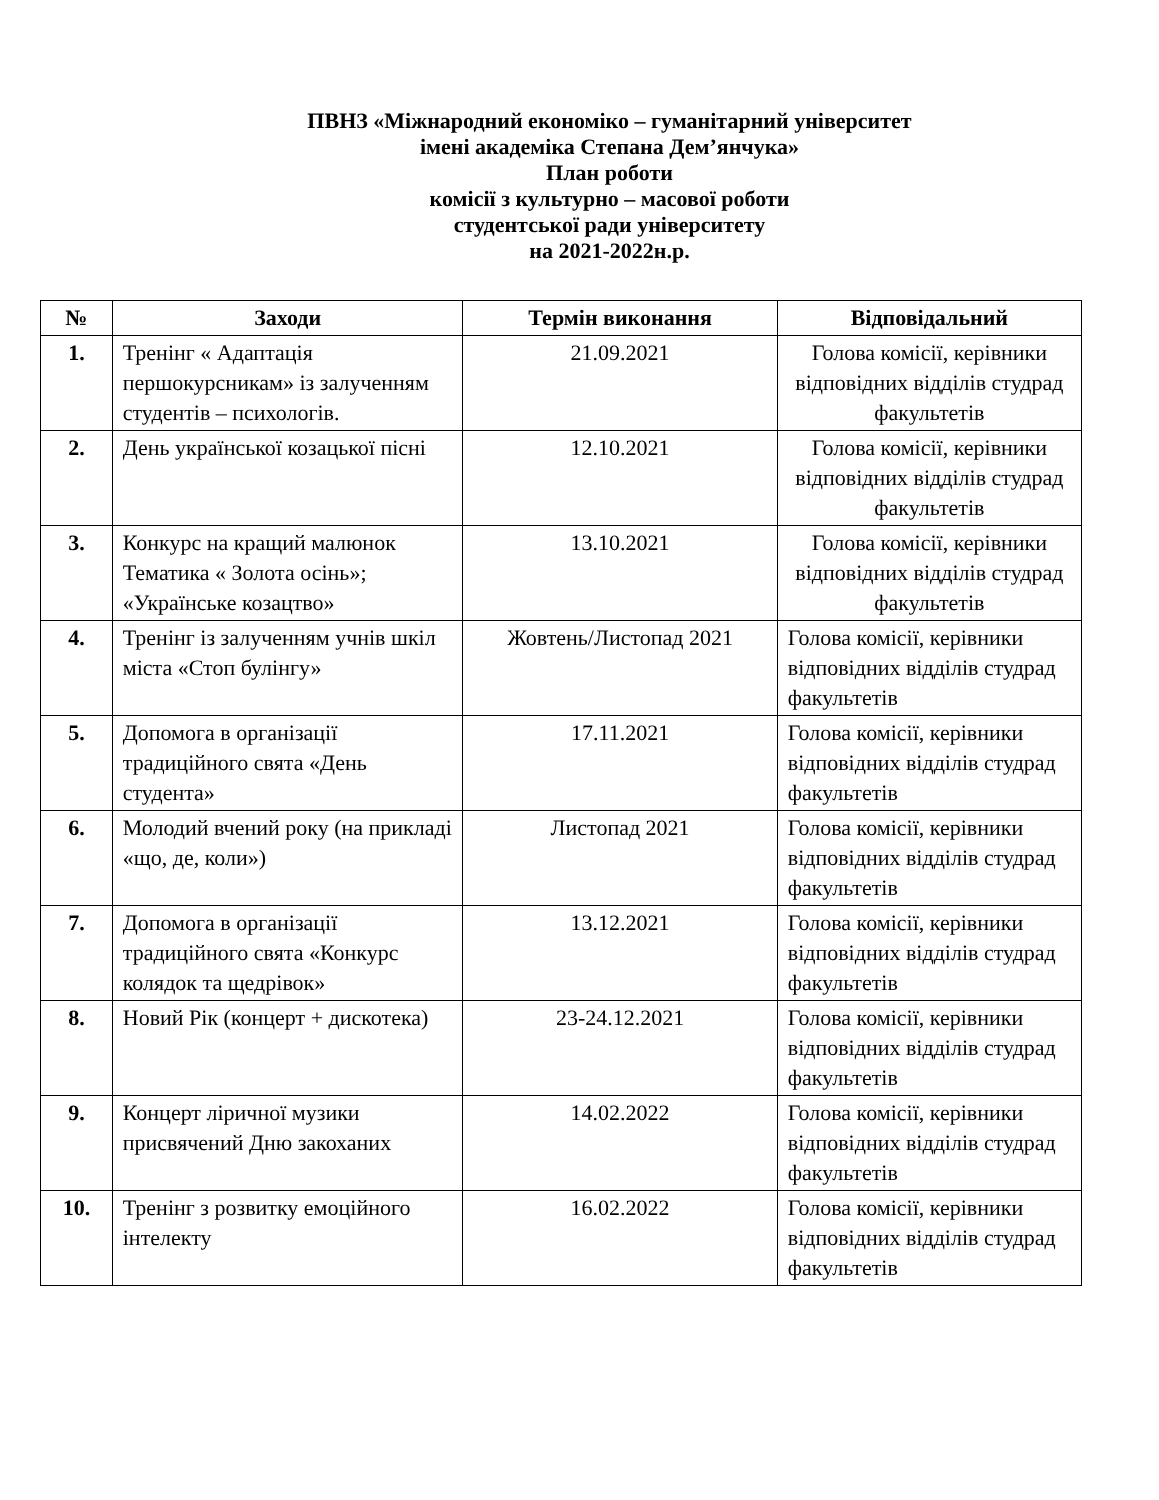ПВНЗ «Міжнародний економіко – гуманітарний університет
імені академіка Степана Дем’янчука»
План роботи
комісії з культурно – масової роботи
студентської ради університету
на 2021-2022н.р.
| № | Заходи | Термін виконання | Відповідальний |
| --- | --- | --- | --- |
| 1. | Тренінг « Адаптація першокурсникам» із залученням студентів – психологів. | 21.09.2021 | Голова комісії, керівники відповідних відділів студрад факультетів |
| 2. | День української козацької пісні | 12.10.2021 | Голова комісії, керівники відповідних відділів студрад факультетів |
| 3. | Конкурс на кращий малюнок Тематика « Золота осінь»; «Українське козацтво» | 13.10.2021 | Голова комісії, керівники відповідних відділів студрад факультетів |
| 4. | Тренінг із залученням учнів шкіл міста «Стоп булінгу» | Жовтень/Листопад 2021 | Голова комісії, керівники відповідних відділів студрад факультетів |
| 5. | Допомога в організації традиційного свята «День студента» | 17.11.2021 | Голова комісії, керівники відповідних відділів студрад факультетів |
| 6. | Молодий вчений року (на прикладі «що, де, коли») | Листопад 2021 | Голова комісії, керівники відповідних відділів студрад факультетів |
| 7. | Допомога в організації традиційного свята «Конкурс колядок та щедрівок» | 13.12.2021 | Голова комісії, керівники відповідних відділів студрад факультетів |
| 8. | Новий Рік (концерт + дискотека) | 23-24.12.2021 | Голова комісії, керівники відповідних відділів студрад факультетів |
| 9. | Концерт ліричної музики присвячений Дню закоханих | 14.02.2022 | Голова комісії, керівники відповідних відділів студрад факультетів |
| 10. | Тренінг з розвитку емоційного інтелекту | 16.02.2022 | Голова комісії, керівники відповідних відділів студрад факультетів |